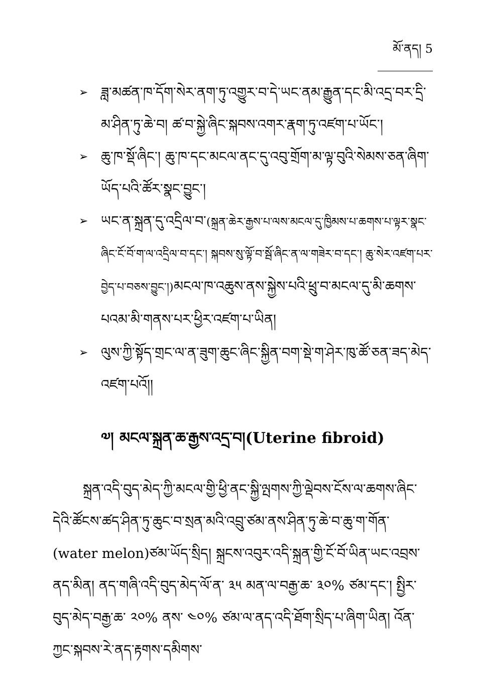མོ་ནད། 5
➢ ཟླ་མཚན་ཁ་དོག་སེར་ནག་ཏུ་འགྱུར་བ་དེ་ཡང་ནམ་རྒྱུན་དང་མི་འདྲ་བར་དྲི་མ་ཤིན་ཏུ་ཆེ་བ། ཚ་བ་སྐྱེ་ཞིང་སྐབས་འགར་རྣག་ཏུ་འཛག་པ་ཡོང་།
➢ ཆུ་ཁ་སྡོ་ཞིང་། ཆུ་ཁ་དང་མངལ་ནང་དུ་འབུ་གྲོག་མ་ལྟ་བུའི་སེམས་ཅན་ཞིག་ཡོད་པའི་ཚོར་སྣང་བྱུང་།
➢ ཡང་ན་སྐྲན་དུ་འདྲིལ་བ་(སྐྲན་ཆེར་རྒྱས་པ་ལས་མངལ་དུ་ཁྱིམས་པ་ཆགས་པ་ལྟར་སྣང་ཞིང་ངོ་བོ་ག་ལ་འདྲིལ་བ་དང་། སྐབས་སུ་ལྟོ་བ་སྦོ་ཞིང་ན་ལ་གཟེར་བ་དང་། ཆུ་སེར་འཛག་པར་བྱེད་པ་བཅས་བྱུང་།)མངལ་ཁ་འཆུས་ནས་སྐྱེས་པའི་ཕྲུ་བ་མངལ་དུ་མི་ཆགས་པའམ་མི་གནས་པར་ཕྱིར་འཛག་པ་ཡིན།
➢ ལུས་ཀྱི་སྟོད་གྲང་ལ་ན་ཟུག་ཆུང་ཞིང་སྐྱིན་བག་སྡེ་ག་ཤེར་ཁུ་ཚོ་ཅན་ཟད་མེད་འཛག་པའོ།།
༧། མངལ་སྐྲན་ཆ་རྒྱས་འདྲ་བ།(Uterine fibroid)
སྐྲན་འདི་བུད་མེད་ཀྱི་མངལ་གྱི་ཕྱི་ནང་སྐྱི་ལྤགས་ཀྱི་ལྡེབས་ངོས་ལ་ཆགས་ཞིང་དེའི་ཚོངས་ཚད་ཤིན་ཏུ་ཆུང་བ་སྲན་མའི་འབྲུ་ཙམ་ནས་ཤིན་ཏུ་ཆེ་བ་ཆུ་ག་གོན་(water melon)ཙམ་ཡོད་སྲིད། སྐྲངས་འབུར་འདི་སྐྲན་གྱི་ངོ་བོ་ཡིན་ཡང་འབྲས་ནད་མིན། ནད་གཞི་འདི་བུད་མེད་ལོ་ན་ ༣༥ མན་ལ་བརྒྱ་ཆ་ ༣༠% ཙམ་དང་། སྤྱིར་བུད་མེད་བརྒྱ་ཆ་ ༢༠% ནས་ ༤༠% ཙམ་ལ་ནད་འདི་ཐོག་སྲིད་པ་ཞིག་ཡིན། འོན་ཀྱང་སྐབས་རེ་ནད་རྟགས་དམིགས་